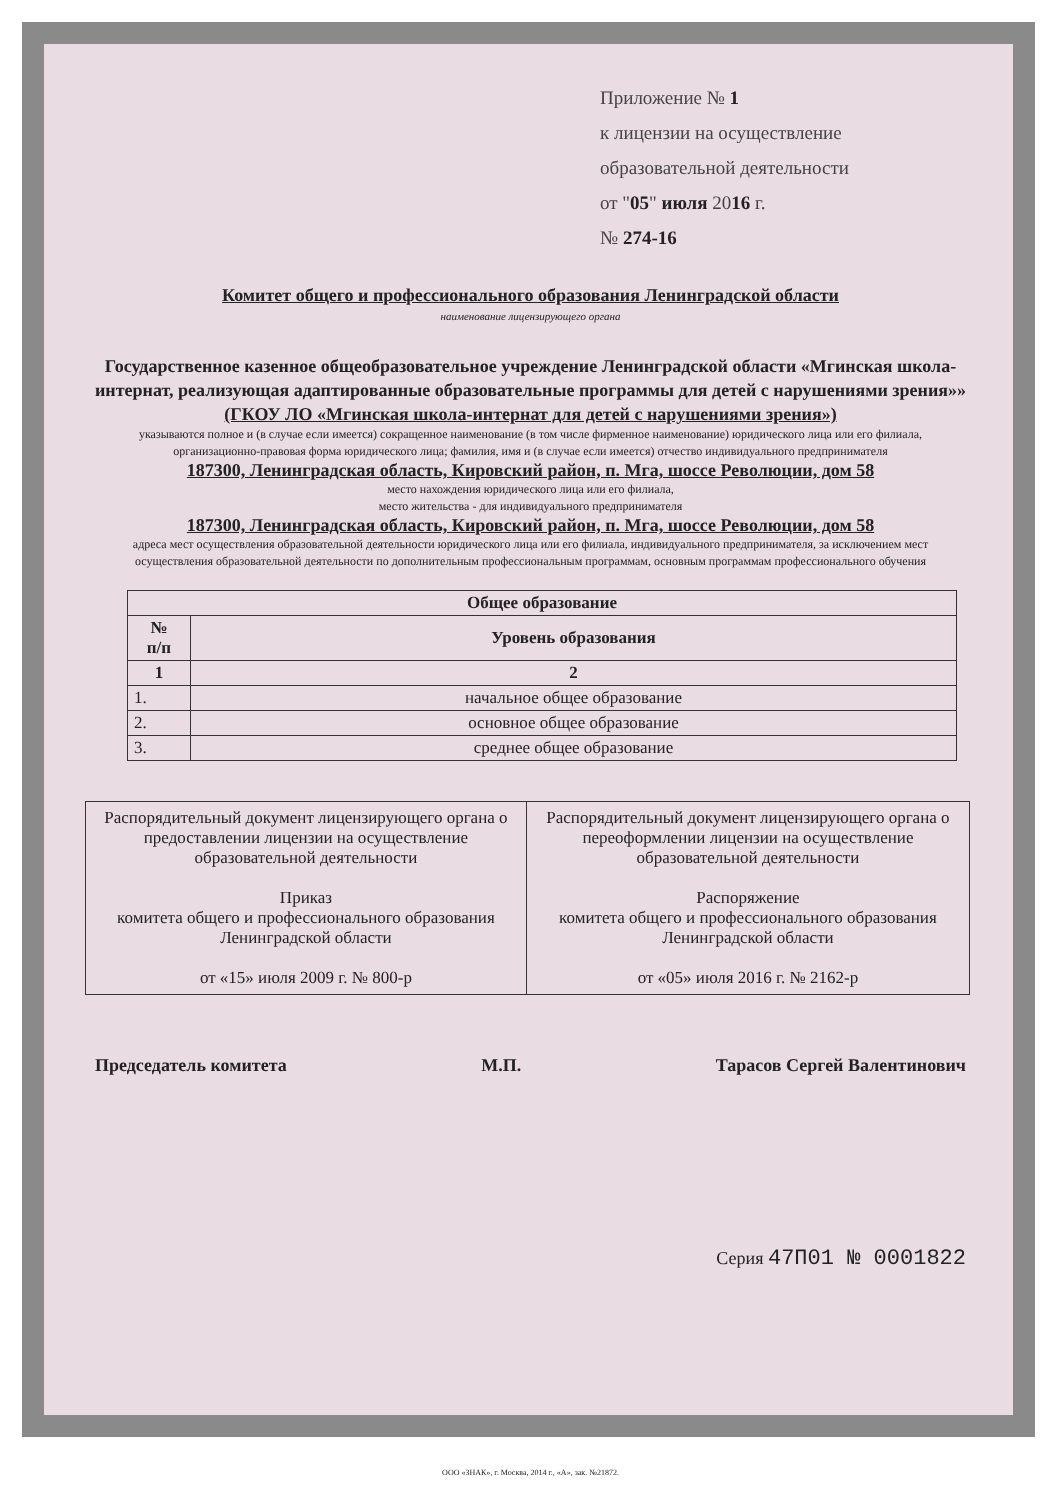Приложение № 1
к лицензии на осуществление
образовательной деятельности
от "05" июля 2016 г.
№ 274-16
Комитет общего и профессионального образования Ленинградской области
наименование лицензирующего органа
Государственное казенное общеобразовательное учреждение Ленинградской области «Мгинская школа-интернат, реализующая адаптированные образовательные программы для детей с нарушениями зрения»»
(ГКОУ ЛО «Мгинская школа-интернат для детей с нарушениями зрения»)
указываются полное и (в случае если имеется) сокращенное наименование (в том числе фирменное наименование) юридического лица или его филиала, организационно-правовая форма юридического лица; фамилия, имя и (в случае если имеется) отчество индивидуального предпринимателя
187300, Ленинградская область, Кировский район, п. Мга, шоссе Революции, дом 58
место нахождения юридического лица или его филиала,
место жительства - для индивидуального предпринимателя
187300, Ленинградская область, Кировский район, п. Мга, шоссе Революции, дом 58
адреса мест осуществления образовательной деятельности юридического лица или его филиала, индивидуального предпринимателя, за исключением мест осуществления образовательной деятельности по дополнительным профессиональным программам, основным программам профессионального обучения
| Общее образование | |
| --- | --- |
| № п/п | Уровень образования |
| 1 | 2 |
| 1. | начальное общее образование |
| 2. | основное общее образование |
| 3. | среднее общее образование |
| Распорядительный документ лицензирующего органа о предоставлении лицензии на осуществление образовательной деятельности Приказ комитета общего и профессионального образования Ленинградской области от «15» июля 2009 г. № 800-р | Распорядительный документ лицензирующего органа о переоформлении лицензии на осуществление образовательной деятельности Распоряжение комитета общего и профессионального образования Ленинградской области от «05» июля 2016 г. № 2162-р |
Председатель комитета М.П. Тарасов Сергей Валентинович
Серия 47П01 № 0001822
ООО «ЗНАК», г. Москва, 2014 г., «А», зак. №21872.